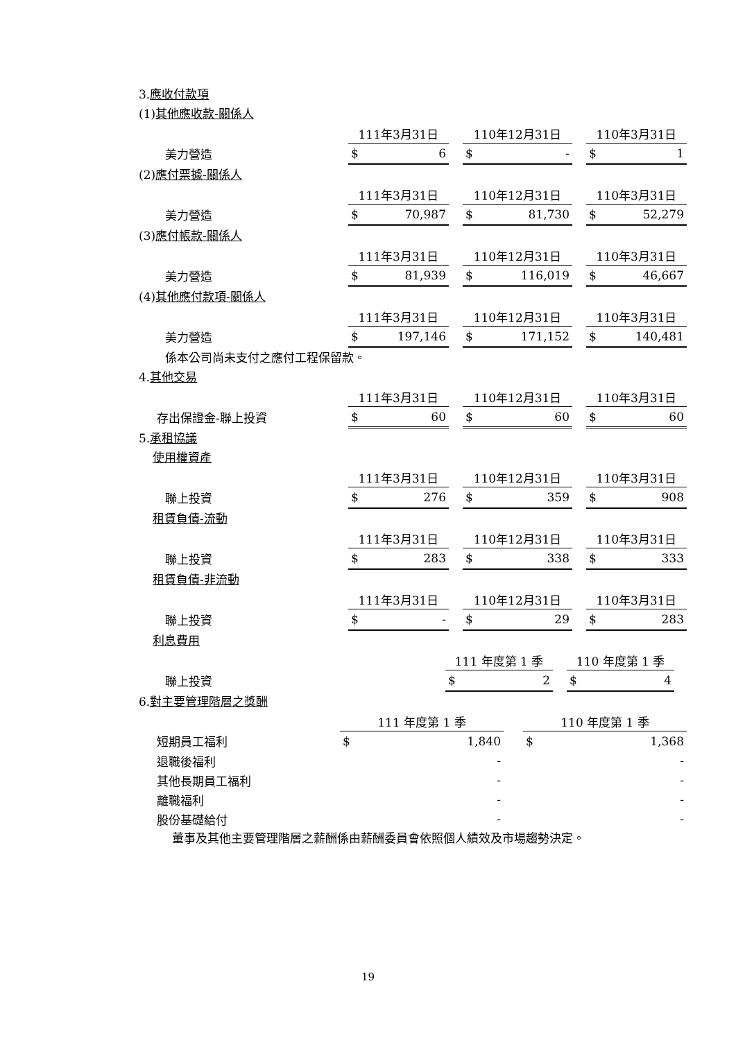3.應收付款項
(1)其他應收款-關係人
| | 111年3月31日 | | | 110年12月31日 | | | 110年3月31日 | |
| 美力營造 | $ | 6 | | $ | - | | $ | 1 |
(2)應付票據-關係人
| | 111年3月31日 | | | 110年12月31日 | | | 110年3月31日 | |
| 美力營造 | $ | 70,987 | | $ | 81,730 | | $ | 52,279 |
(3)應付帳款-關係人
| | 111年3月31日 | | | 110年12月31日 | | | 110年3月31日 | |
| 美力營造 | $ | 81,939 | | $ | 116,019 | | $ | 46,667 |
(4)其他應付款項-關係人
| | 111年3月31日 | | | 110年12月31日 | | | 110年3月31日 | |
| 美力營造 | $ | 197,146 | | $ | 171,152 | | $ | 140,481 |
係本公司尚未支付之應付工程保留款。
4.其他交易
| | 111年3月31日 | | | 110年12月31日 | | | 110年3月31日 | |
| 存出保證金-聯上投資 | $ | 60 | | $ | 60 | | $ | 60 |
5.承租協議
使用權資產
| | 111年3月31日 | | | 110年12月31日 | | | 110年3月31日 | |
| 聯上投資 | $ | 276 | | $ | 359 | | $ | 908 |
租賃負債-流動
| | 111年3月31日 | | | 110年12月31日 | | | 110年3月31日 | |
| 聯上投資 | $ | 283 | | $ | 338 | | $ | 333 |
租賃負債-非流動
| | 111年3月31日 | | | 110年12月31日 | | | 110年3月31日 | |
| 聯上投資 | $ | - | | $ | 29 | | $ | 283 |
利息費用
| | 111 年度第 1 季 | | | 110 年度第 1 季 | | |
| 聯上投資 | $ | 2 | | $ | 4 | |
6.對主要管理階層之獎酬
| | 111 年度第 1 季 | | | 110 年度第 1 季 | |
| 短期員工福利 | $ | 1,840 | | $ | 1,368 |
| 退職後福利 | | - | | | - |
| 其他長期員工福利 | | - | | | - |
| 離職福利 | | - | | | - |
| 股份基礎給付 | | - | | | - |
董事及其他主要管理階層之薪酬係由薪酬委員會依照個人績效及市場趨勢決定。
19